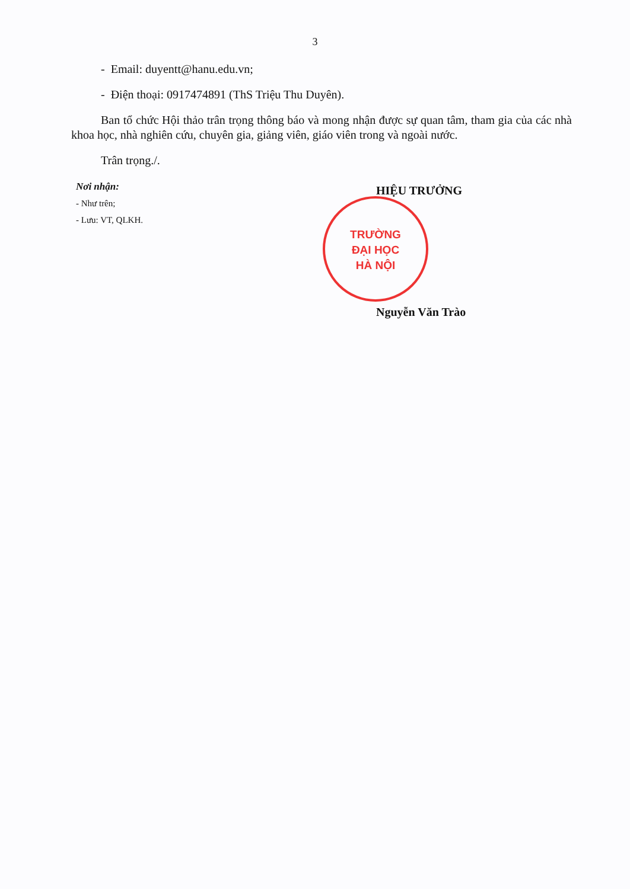3
- Email: duyentt@hanu.edu.vn;
- Điện thoại: 0917474891 (ThS Triệu Thu Duyên).
Ban tổ chức Hội thảo trân trọng thông báo và mong nhận được sự quan tâm, tham gia của các nhà khoa học, nhà nghiên cứu, chuyên gia, giảng viên, giáo viên trong và ngoài nước.
Trân trọng./.
Nơi nhận:
- Như trên;
- Lưu: VT, QLKH.
HIỆU TRƯỞNG
TRƯỜNG
ĐẠI HỌC
HÀ NỘI
Nguyễn Văn Trào